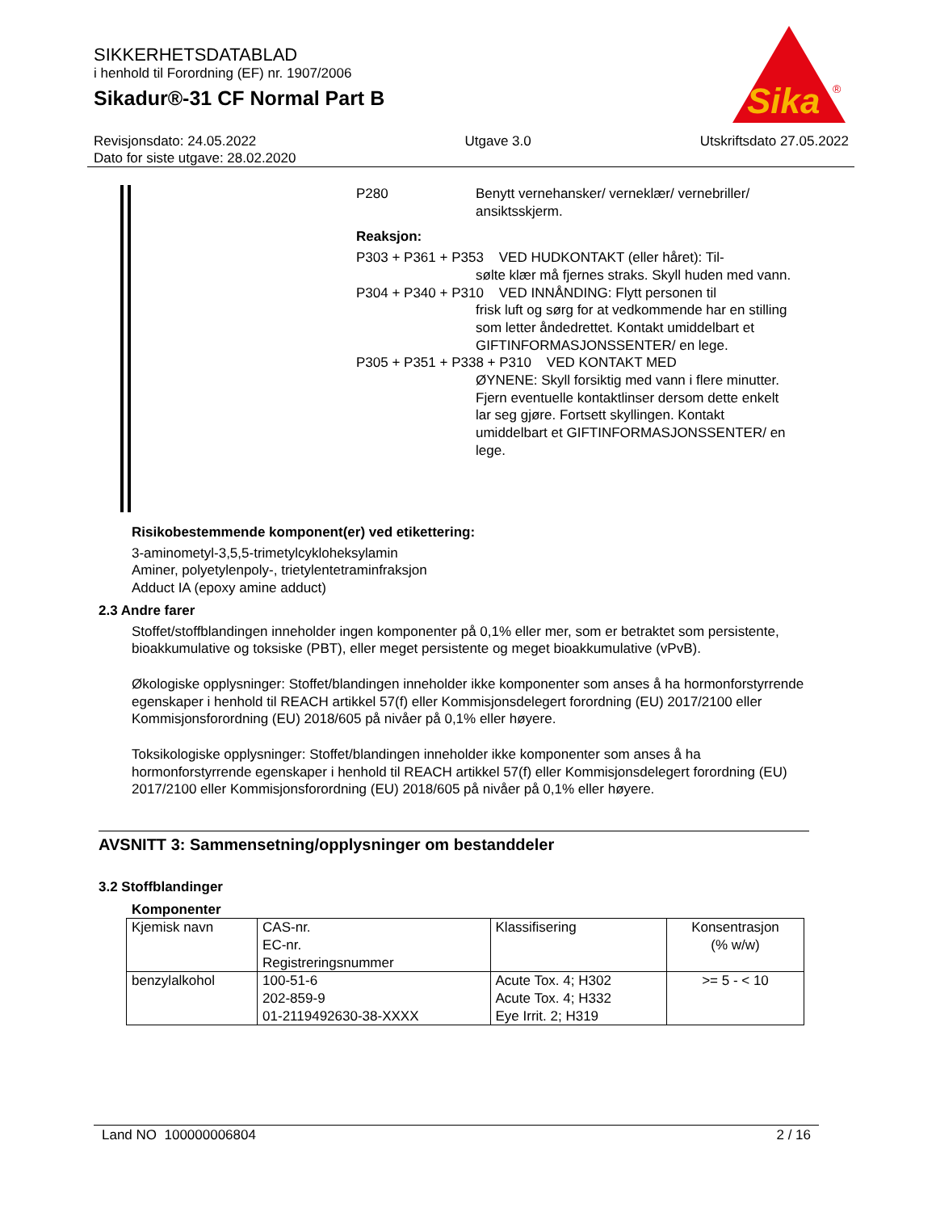SIKKERHETSDATABLAD
i henhold til Forordning (EF) nr. 1907/2006
Sikadur®-31 CF Normal Part B
Sika
®
Revisjonsdato: 24.05.2022
Dato for siste utgave: 28.02.2020
Utgave 3.0 Utskriftsdato 27.05.2022
P280 Benytt vernehansker/ verneklær/ vernebriller/ ansiktsskjerm.
Reaksjon:
P303 + P361 + P353 VED HUDKONTAKT (eller håret): Til-
sølte klær må fjernes straks. Skyll huden med vann.
P304 + P340 + P310 VED INNÅNDING: Flytt personen til
frisk luft og sørg for at vedkommende har en stilling som letter åndedrettet. Kontakt umiddelbart et GIFTINFORMASJONSSENTER/ en lege.
P305 + P351 + P338 + P310 VED KONTAKT MED
ØYNENE: Skyll forsiktig med vann i flere minutter. Fjern eventuelle kontaktlinser dersom dette enkelt lar seg gjøre. Fortsett skyllingen. Kontakt umiddelbart et GIFTINFORMASJONSSENTER/ en lege.
Risikobestemmende komponent(er) ved etikettering:
3-aminometyl-3,5,5-trimetylcykloheksylamin
Aminer, polyetylenpoly-, trietylentetraminfraksjon
Adduct IA (epoxy amine adduct)
2.3 Andre farer
Stoffet/stoffblandingen inneholder ingen komponenter på 0,1% eller mer, som er betraktet som persistente, bioakkumulative og toksiske (PBT), eller meget persistente og meget bioakkumulative (vPvB).
Økologiske opplysninger: Stoffet/blandingen inneholder ikke komponenter som anses å ha hormonforstyrrende egenskaper i henhold til REACH artikkel 57(f) eller Kommisjonsdelegert forordning (EU) 2017/2100 eller Kommisjonsforordning (EU) 2018/605 på nivåer på 0,1% eller høyere.
Toksikologiske opplysninger: Stoffet/blandingen inneholder ikke komponenter som anses å ha hormonforstyrrende egenskaper i henhold til REACH artikkel 57(f) eller Kommisjonsdelegert forordning (EU) 2017/2100 eller Kommisjonsforordning (EU) 2018/605 på nivåer på 0,1% eller høyere.
AVSNITT 3: Sammensetning/opplysninger om bestanddeler
3.2 Stoffblandinger
Komponenter
| Kjemisk navn | CAS-nr. EC-nr. Registreringsnummer | Klassifisering | Konsentrasjon (% w/w) |
| --- | --- | --- | --- |
| benzylalkohol | 100-51-6 202-859-9 01-2119492630-38-XXXX | Acute Tox. 4; H302 Acute Tox. 4; H332 Eye Irrit. 2; H319 | >= 5 - < 10 |
Land NO 100000006804 2 / 16